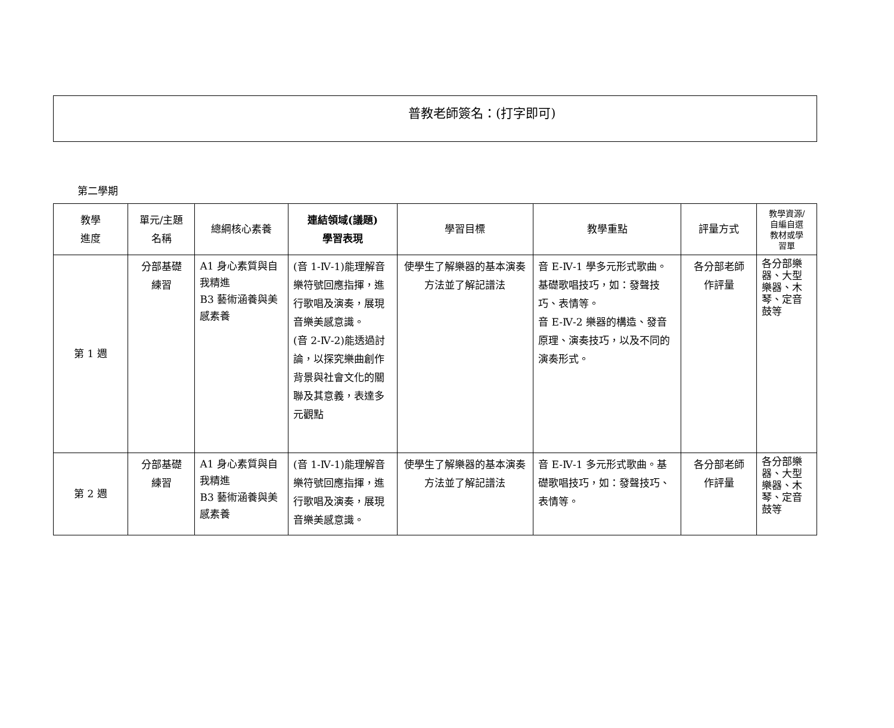普教老師簽名：(打字即可)
第二學期
| 教學 進度 | 單元/主題 名稱 | 總綱核心素養 | 連結領域(議題) 學習表現 | 學習目標 | 教學重點 | 評量方式 | 教學資源/ 自編自選 教材或學 習單 |
| --- | --- | --- | --- | --- | --- | --- | --- |
| 第 1 週 | 分部基礎 練習 | A1 身心素質與自我精進 B3 藝術涵養與美感素養 | (音 1-Ⅳ-1)能理解音樂符號回應指揮，進行歌唱及演奏，展現音樂美感意識。 (音 2-Ⅳ-2)能透過討論，以探究樂曲創作背景與社會文化的關聯及其意義，表達多元觀點 | 使學生了解樂器的基本演奏方法並了解記譜法 | 音 E-Ⅳ-1 學多元形式歌曲。基礎歌唱技巧，如：發聲技巧、表情等。 音 E-Ⅳ-2 樂器的構造、發音原理、演奏技巧，以及不同的演奏形式。 | 各分部老師 作評量 | 各分部樂器、大型樂器、木琴、定音鼓等 |
| 第 2 週 | 分部基礎 練習 | A1 身心素質與自我精進 B3 藝術涵養與美感素養 | (音 1-Ⅳ-1)能理解音樂符號回應指揮，進行歌唱及演奏，展現音樂美感意識。 | 使學生了解樂器的基本演奏方法並了解記譜法 | 音 E-Ⅳ-1 多元形式歌曲。基礎歌唱技巧，如：發聲技巧、表情等。 | 各分部老師 作評量 | 各分部樂器、大型樂器、木琴、定音鼓等 |